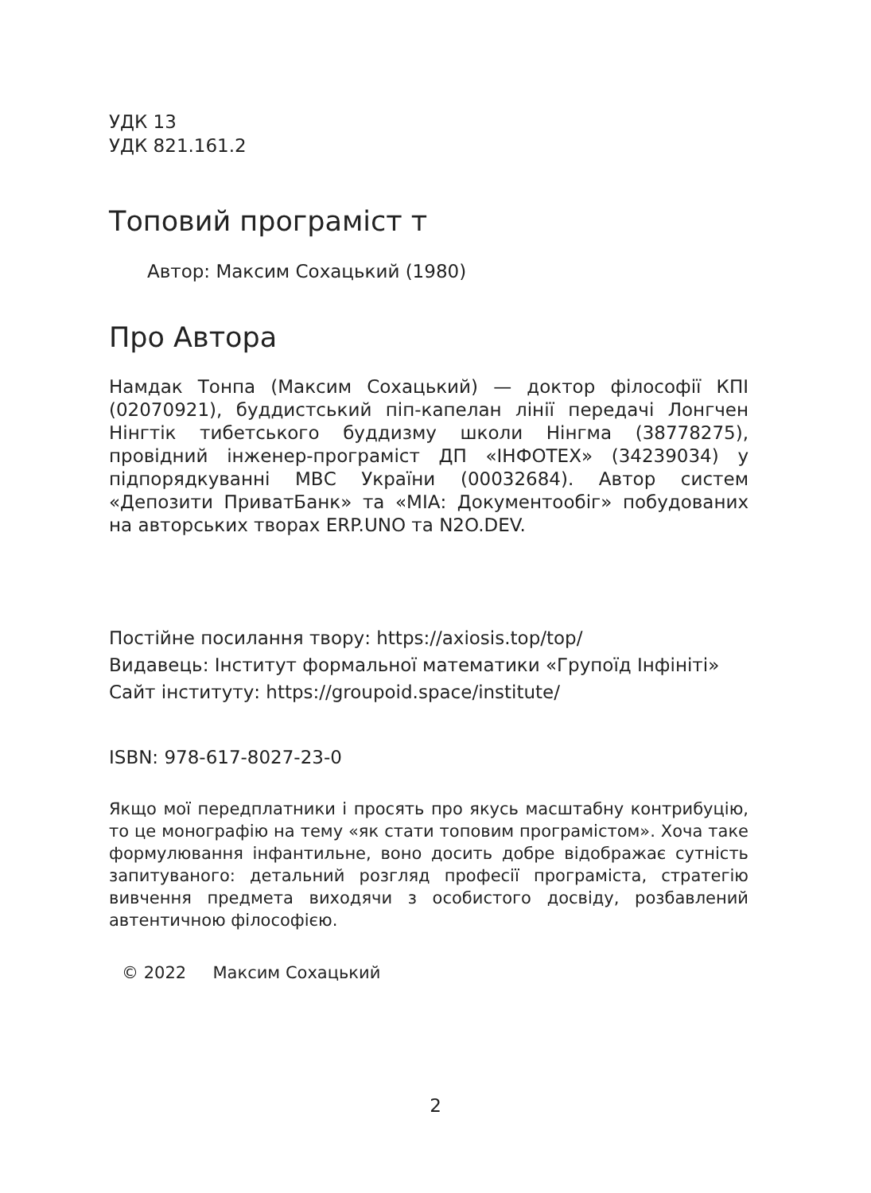УДК 13
УДК 821.161.2
Топовий програміст т
Автор: Максим Сохацький (1980)
Про Автора
Намдак Тонпа (Максим Сохацький) — доктор філософії КПІ (02070921), буддистський піп-капелан лінії передачі Лонгчен Нінгтік тибетського буддизму школи Нінгма (38778275), провідний інженер-програміст ДП «ІНФОТЕХ» (34239034) у підпорядкуванні МВС України (00032684). Автор систем «Депозити ПриватБанк» та «МІА: Документообіг» побудованих на авторських творах ERP.UNO та N2O.DEV.
Постійне посилання твору: https://axiosis.top/top/
Видавець: Інститут формальної математики «Групоїд Інфініті»
Сайт інституту: https://groupoid.space/institute/
ISBN: 978-617-8027-23-0
Якщо мої передплатники і просять про якусь масштабну контрибуцію, то це монографію на тему «як стати топовим програмістом». Хоча таке формулювання інфантильне, воно досить добре відображає сутність запитуваного: детальний розгляд професії програміста, стратегію вивчення предмета виходячи з особистого досвіду, розбавлений автентичною філософією.
© 2022 Максим Сохацький
2